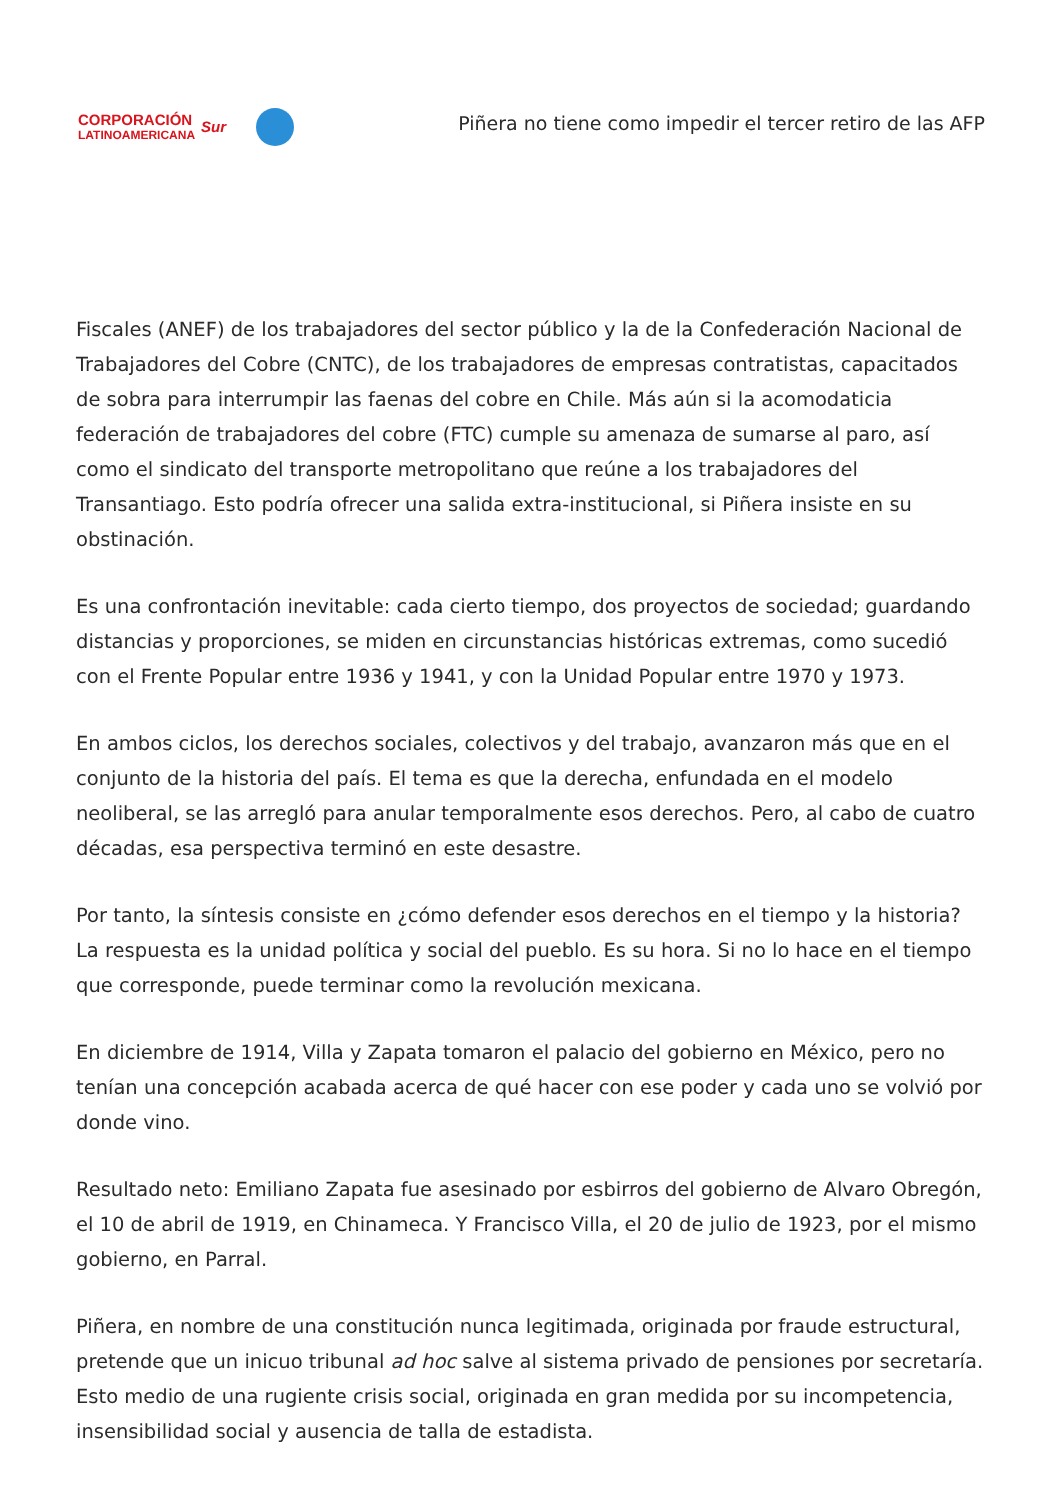CORPORACIÓN
LATINOAMERICANA
Sur
Piñera no tiene como impedir el tercer retiro de las AFP
Fiscales (ANEF) de los trabajadores del sector público y la de la Confederación Nacional de Trabajadores del Cobre (CNTC), de los trabajadores de empresas contratistas, capacitados de sobra para interrumpir las faenas del cobre en Chile. Más aún si la acomodaticia federación de trabajadores del cobre (FTC) cumple su amenaza de sumarse al paro, así como el sindicato del transporte metropolitano que reúne a los trabajadores del Transantiago. Esto podría ofrecer una salida extra-institucional, si Piñera insiste en su obstinación.
Es una confrontación inevitable: cada cierto tiempo, dos proyectos de sociedad; guardando distancias y proporciones, se miden en circunstancias históricas extremas, como sucedió con el Frente Popular entre 1936 y 1941, y con la Unidad Popular entre 1970 y 1973.
En ambos ciclos, los derechos sociales, colectivos y del trabajo, avanzaron más que en el conjunto de la historia del país. El tema es que la derecha, enfundada en el modelo neoliberal, se las arregló para anular temporalmente esos derechos. Pero, al cabo de cuatro décadas, esa perspectiva terminó en este desastre.
Por tanto, la síntesis consiste en ¿cómo defender esos derechos en el tiempo y la historia? La respuesta es la unidad política y social del pueblo. Es su hora. Si no lo hace en el tiempo que corresponde, puede terminar como la revolución mexicana.
En diciembre de 1914, Villa y Zapata tomaron el palacio del gobierno en México, pero no tenían una concepción acabada acerca de qué hacer con ese poder y cada uno se volvió por donde vino.
Resultado neto: Emiliano Zapata fue asesinado por esbirros del gobierno de Alvaro Obregón, el 10 de abril de 1919, en Chinameca. Y Francisco Villa, el 20 de julio de 1923, por el mismo gobierno, en Parral.
Piñera, en nombre de una constitución nunca legitimada, originada por fraude estructural, pretende que un inicuo tribunal ad hoc salve al sistema privado de pensiones por secretaría. Esto medio de una rugiente crisis social, originada en gran medida por su incompetencia, insensibilidad social y ausencia de talla de estadista.